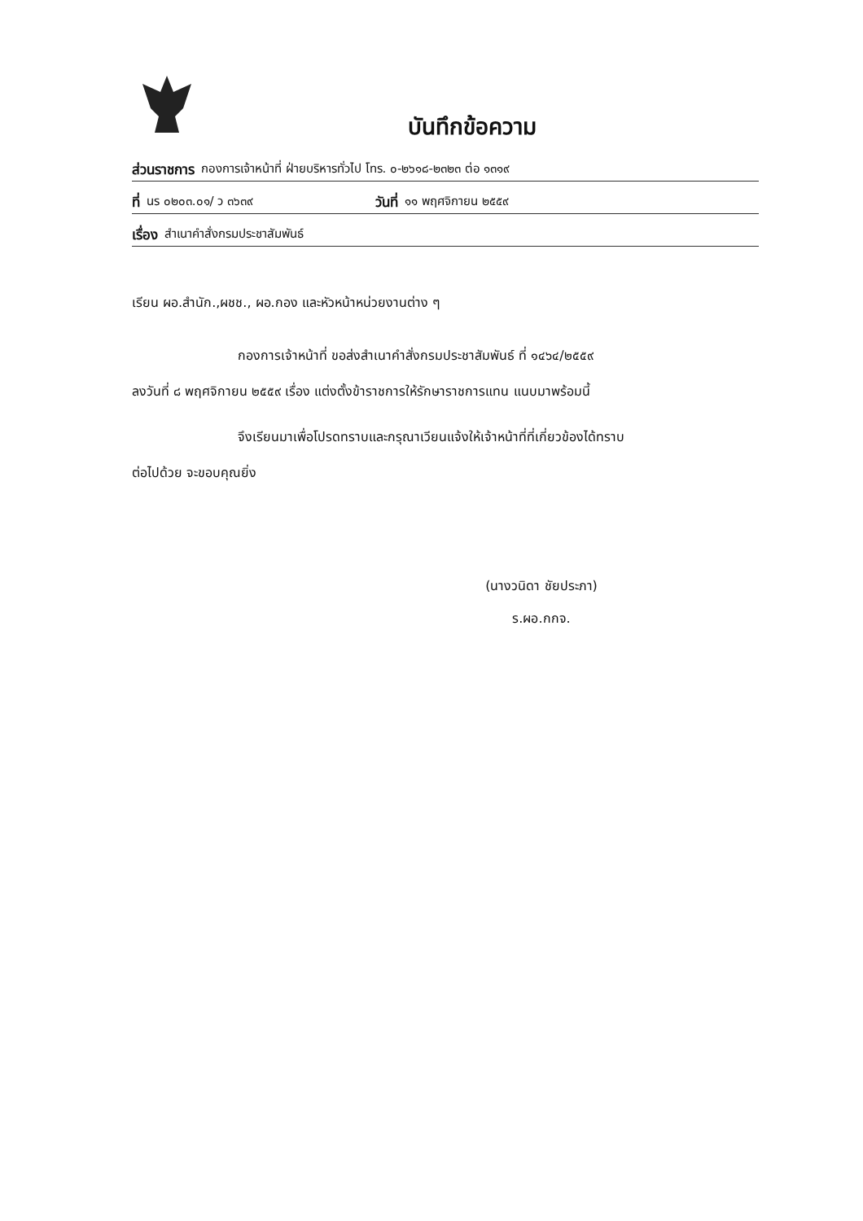บันทึกข้อความ
ส่วนราชการ กองการเจ้าหน้าที่ ฝ่ายบริหารทั่วไป โทร. ๐-๒๖๑๘-๒๓๒๓ ต่อ ๑๓๑๙
ที่ นร ๐๒๐๓.๐๑/ ว ๓๖๓๙ วันที่ ๑๑ พฤศจิกายน ๒๕๕๙
เรื่อง สำเนาคำสั่งกรมประชาสัมพันธ์
เรียน ผอ.สำนัก.,ผชช., ผอ.กอง และหัวหน้าหน่วยงานต่าง ๆ
กองการเจ้าหน้าที่ ขอส่งสำเนาคำสั่งกรมประชาสัมพันธ์ ที่ ๑๔๖๔/๒๕๕๙
ลงวันที่ ๘ พฤศจิกายน ๒๕๕๙ เรื่อง แต่งตั้งข้าราชการให้รักษาราชการแทน แนบมาพร้อมนี้
จึงเรียนมาเพื่อโปรดทราบและกรุณาเวียนแจ้งให้เจ้าหน้าที่ที่เกี่ยวข้องได้ทราบ
ต่อไปด้วย จะขอบคุณยิ่ง
(นางวนิดา ชัยประภา)
ร.ผอ.กกจ.